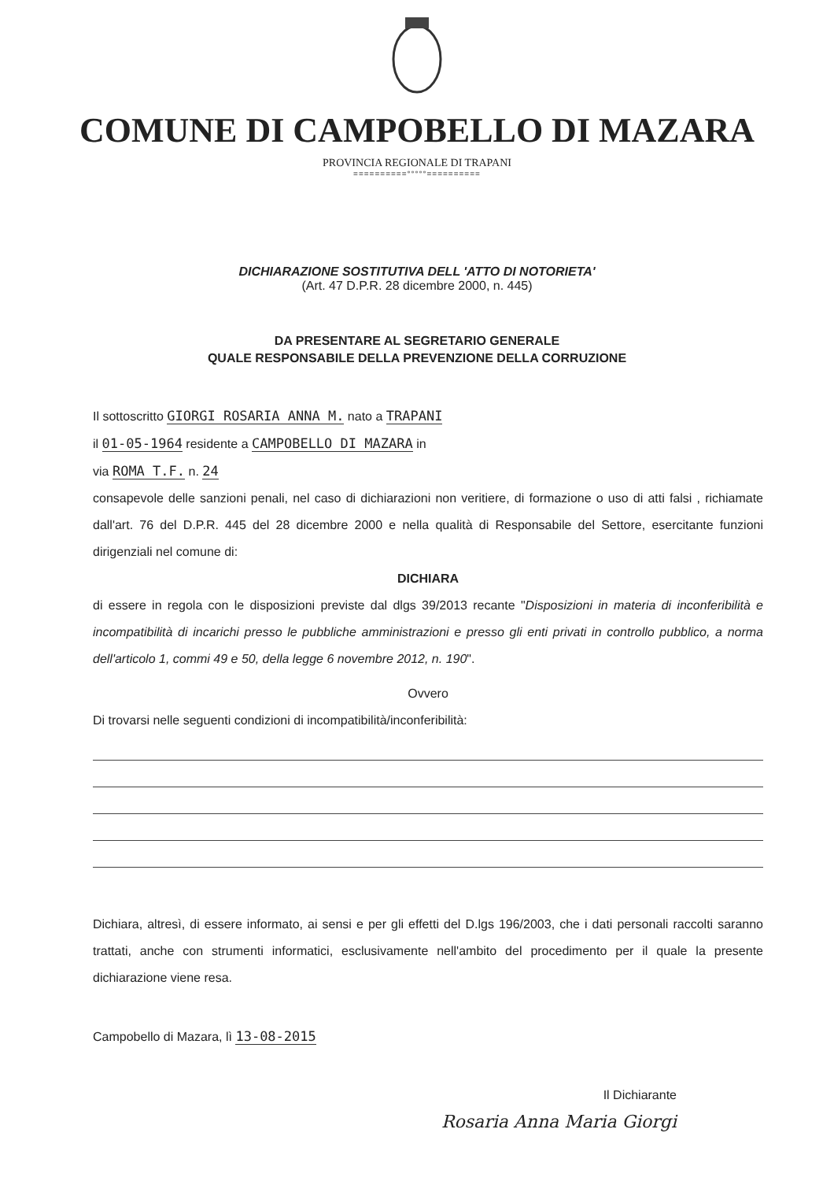COMUNE DI CAMPOBELLO DI MAZARA
PROVINCIA REGIONALE DI TRAPANI
==========°°°°°==========
DICHIARAZIONE SOSTITUTIVA DELL 'ATTO DI NOTORIETA'
(Art. 47 D.P.R. 28 dicembre 2000, n. 445)
DA PRESENTARE AL SEGRETARIO GENERALE
QUALE RESPONSABILE DELLA PREVENZIONE DELLA CORRUZIONE
Il sottoscritto GIORGI ROSARIA ANNA M. nato a TRAPANI
il 01-05-1964 residente a CAMPOBELLO DI MAZARA in
via ROMA T.F. n. 24
consapevole delle sanzioni penali, nel caso di dichiarazioni non veritiere, di formazione o uso di atti falsi , richiamate dall'art. 76 del D.P.R. 445 del 28 dicembre 2000 e nella qualità di Responsabile del Settore, esercitante funzioni dirigenziali nel comune di:
DICHIARA
di essere in regola con le disposizioni previste dal dlgs 39/2013 recante "Disposizioni in materia di inconferibilità e incompatibilità di incarichi presso le pubbliche amministrazioni e presso gli enti privati in controllo pubblico, a norma dell'articolo 1, commi 49 e 50, della legge 6 novembre 2012, n. 190".
Ovvero
Di trovarsi nelle seguenti condizioni di incompatibilità/inconferibilità:
Dichiara, altresì, di essere informato, ai sensi e per gli effetti del D.lgs 196/2003, che i dati personali raccolti saranno trattati, anche con strumenti informatici, esclusivamente nell'ambito del procedimento per il quale la presente dichiarazione viene resa.
Campobello di Mazara, lì 13-08-2015
Il Dichiarante
Rosaria Anna Maria Giorgi